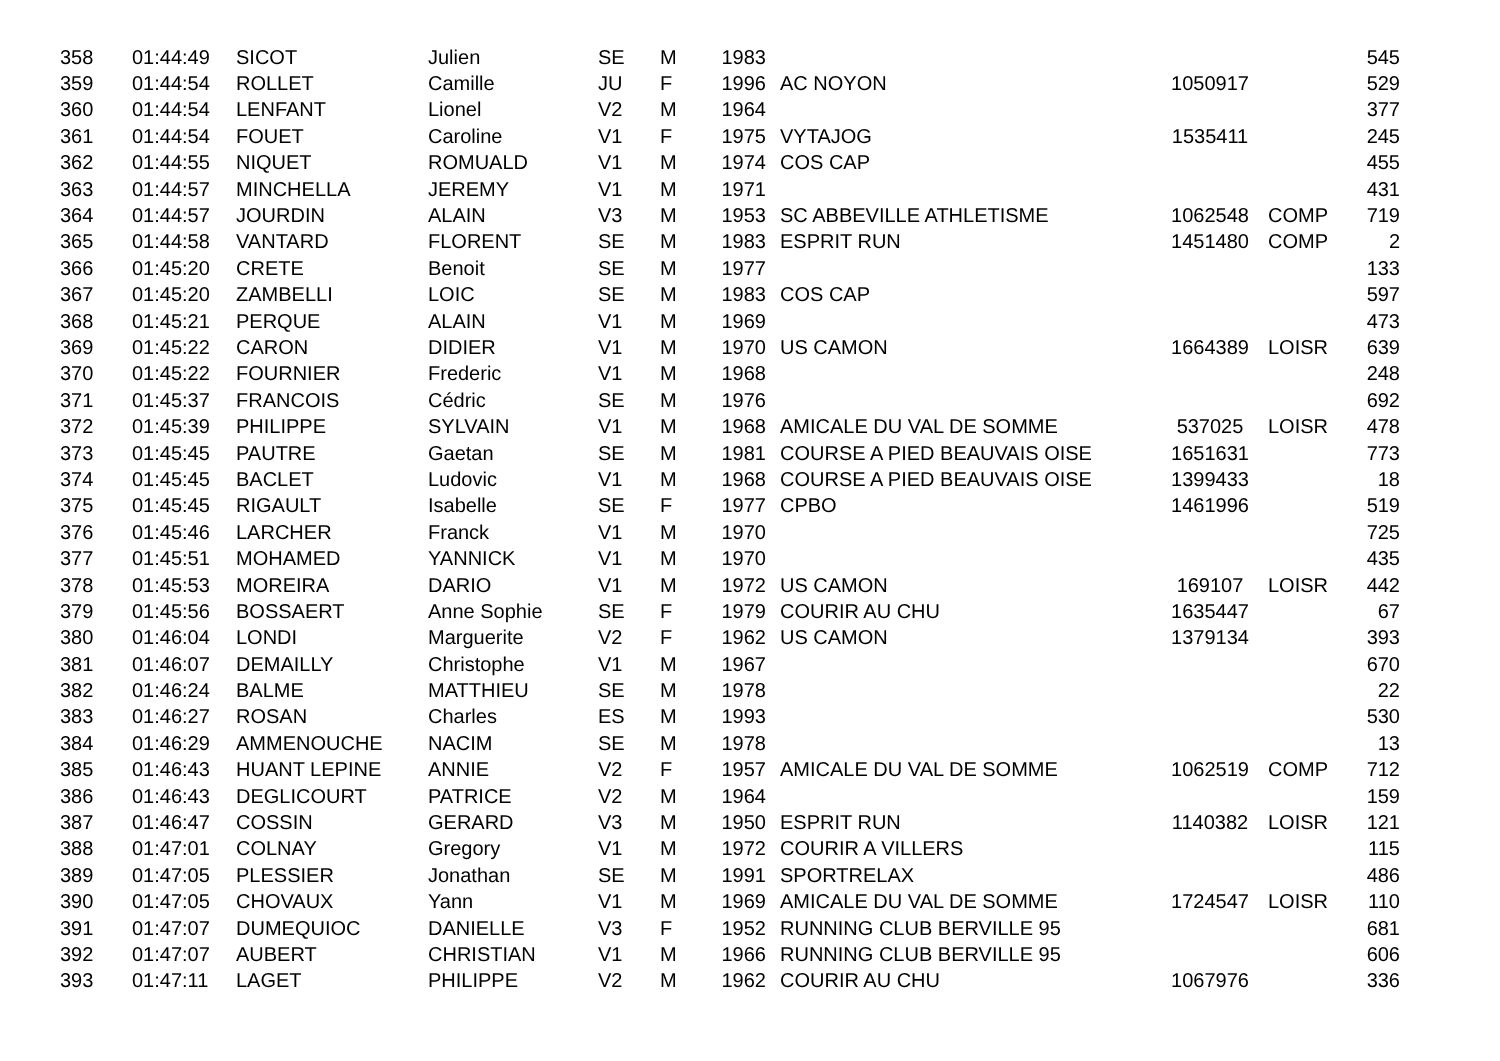| 358 | 01:44:49 | SICOT | Julien | SE | M | 1983 | | | | 545 |
| 359 | 01:44:54 | ROLLET | Camille | JU | F | 1996 | AC NOYON | 1050917 | | 529 |
| 360 | 01:44:54 | LENFANT | Lionel | V2 | M | 1964 | | | | 377 |
| 361 | 01:44:54 | FOUET | Caroline | V1 | F | 1975 | VYTAJOG | 1535411 | | 245 |
| 362 | 01:44:55 | NIQUET | ROMUALD | V1 | M | 1974 | COS CAP | | | 455 |
| 363 | 01:44:57 | MINCHELLA | JEREMY | V1 | M | 1971 | | | | 431 |
| 364 | 01:44:57 | JOURDIN | ALAIN | V3 | M | 1953 | SC ABBEVILLE ATHLETISME | 1062548 | COMP | 719 |
| 365 | 01:44:58 | VANTARD | FLORENT | SE | M | 1983 | ESPRIT RUN | 1451480 | COMP | 2 |
| 366 | 01:45:20 | CRETE | Benoit | SE | M | 1977 | | | | 133 |
| 367 | 01:45:20 | ZAMBELLI | LOIC | SE | M | 1983 | COS CAP | | | 597 |
| 368 | 01:45:21 | PERQUE | ALAIN | V1 | M | 1969 | | | | 473 |
| 369 | 01:45:22 | CARON | DIDIER | V1 | M | 1970 | US CAMON | 1664389 | LOISR | 639 |
| 370 | 01:45:22 | FOURNIER | Frederic | V1 | M | 1968 | | | | 248 |
| 371 | 01:45:37 | FRANCOIS | Cédric | SE | M | 1976 | | | | 692 |
| 372 | 01:45:39 | PHILIPPE | SYLVAIN | V1 | M | 1968 | AMICALE DU VAL DE SOMME | 537025 | LOISR | 478 |
| 373 | 01:45:45 | PAUTRE | Gaetan | SE | M | 1981 | COURSE A PIED BEAUVAIS OISE | 1651631 | | 773 |
| 374 | 01:45:45 | BACLET | Ludovic | V1 | M | 1968 | COURSE A PIED BEAUVAIS OISE | 1399433 | | 18 |
| 375 | 01:45:45 | RIGAULT | Isabelle | SE | F | 1977 | CPBO | 1461996 | | 519 |
| 376 | 01:45:46 | LARCHER | Franck | V1 | M | 1970 | | | | 725 |
| 377 | 01:45:51 | MOHAMED | YANNICK | V1 | M | 1970 | | | | 435 |
| 378 | 01:45:53 | MOREIRA | DARIO | V1 | M | 1972 | US CAMON | 169107 | LOISR | 442 |
| 379 | 01:45:56 | BOSSAERT | Anne Sophie | SE | F | 1979 | COURIR AU CHU | 1635447 | | 67 |
| 380 | 01:46:04 | LONDI | Marguerite | V2 | F | 1962 | US CAMON | 1379134 | | 393 |
| 381 | 01:46:07 | DEMAILLY | Christophe | V1 | M | 1967 | | | | 670 |
| 382 | 01:46:24 | BALME | MATTHIEU | SE | M | 1978 | | | | 22 |
| 383 | 01:46:27 | ROSAN | Charles | ES | M | 1993 | | | | 530 |
| 384 | 01:46:29 | AMMENOUCHE | NACIM | SE | M | 1978 | | | | 13 |
| 385 | 01:46:43 | HUANT LEPINE | ANNIE | V2 | F | 1957 | AMICALE DU VAL DE SOMME | 1062519 | COMP | 712 |
| 386 | 01:46:43 | DEGLICOURT | PATRICE | V2 | M | 1964 | | | | 159 |
| 387 | 01:46:47 | COSSIN | GERARD | V3 | M | 1950 | ESPRIT RUN | 1140382 | LOISR | 121 |
| 388 | 01:47:01 | COLNAY | Gregory | V1 | M | 1972 | COURIR A VILLERS | | | 115 |
| 389 | 01:47:05 | PLESSIER | Jonathan | SE | M | 1991 | SPORTRELAX | | | 486 |
| 390 | 01:47:05 | CHOVAUX | Yann | V1 | M | 1969 | AMICALE DU VAL DE SOMME | 1724547 | LOISR | 110 |
| 391 | 01:47:07 | DUMEQUIOC | DANIELLE | V3 | F | 1952 | RUNNING CLUB BERVILLE 95 | | | 681 |
| 392 | 01:47:07 | AUBERT | CHRISTIAN | V1 | M | 1966 | RUNNING CLUB BERVILLE 95 | | | 606 |
| 393 | 01:47:11 | LAGET | PHILIPPE | V2 | M | 1962 | COURIR AU CHU | 1067976 | | 336 |